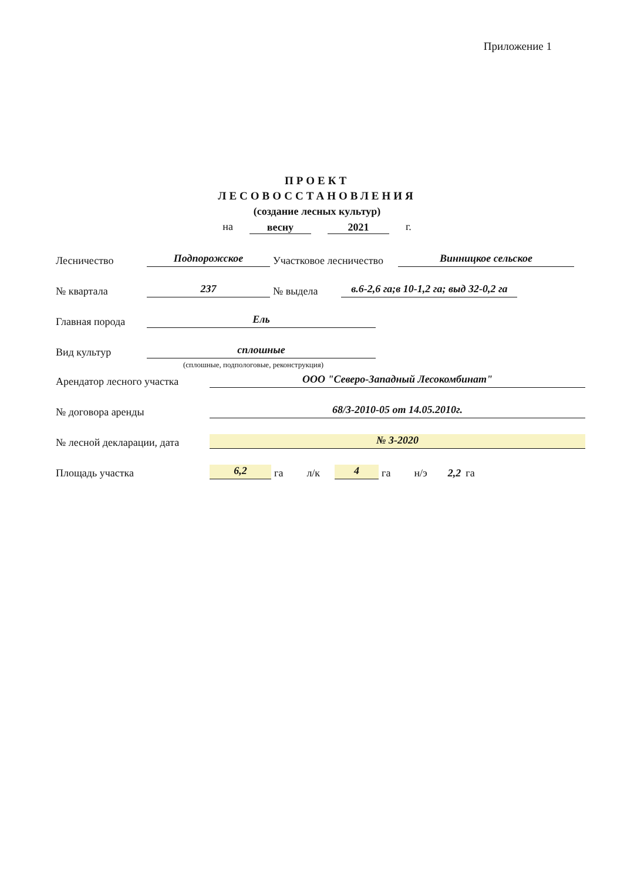Приложение 1
ПРОЕКТ
ЛЕСОВОССТАНОВЛЕНИЯ
(создание лесных культур)
на весну 2021 г.
Лесничество Подпорожское Участковое лесничество Винницкое сельское
№ квартала 237 № выдела в.6-2,6 га;в 10-1,2 га; выд 32-0,2 га
Главная порода Ель
Вид культур сплошные
(сплошные, подпологовые, реконструкция)
Арендатор лесного участка ООО "Северо-Западный Лесокомбинат"
№ договора аренды 68/3-2010-05 от 14.05.2010г.
№ лесной декларации, дата № 3-2020
Площадь участка 6,2 га л/к 4 га н/э 2,2 га